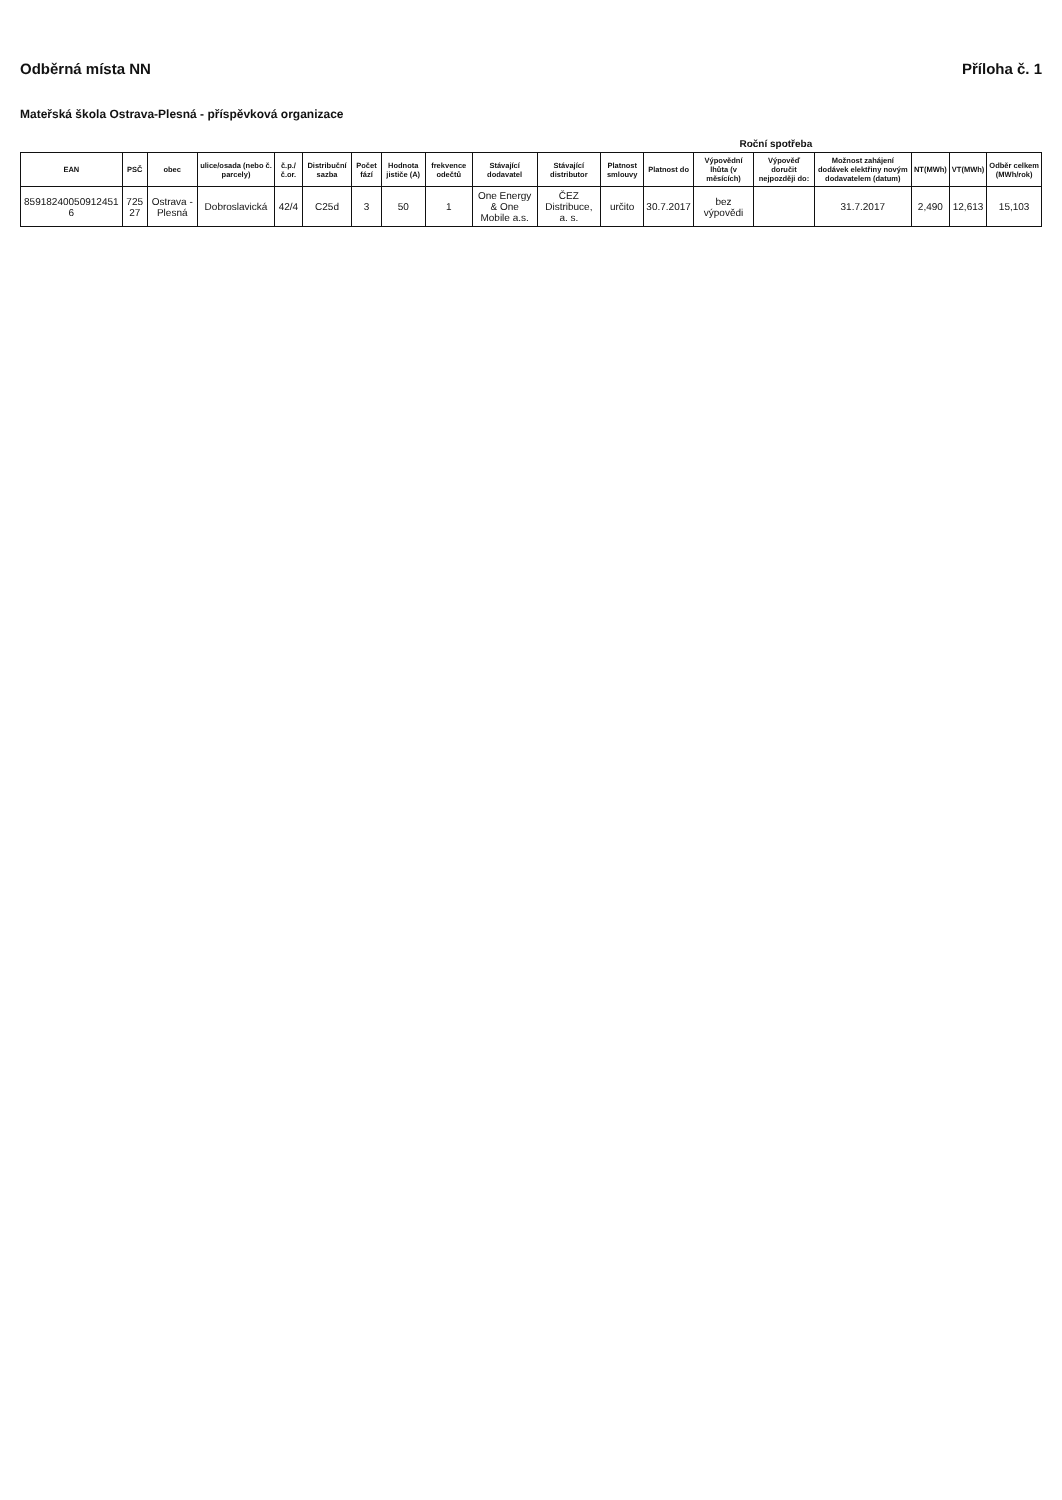Odběrná místa NN Příloha č. 1
Mateřská škola Ostrava-Plesná - příspěvková organizace
| Roční spotřeba | | | | | | | | | | | | | | | | | | |
| --- | --- | --- | --- | --- | --- | --- | --- | --- | --- | --- | --- | --- | --- | --- | --- | --- | --- | --- |
| EAN | PSČ | obec | ulice/osada (nebo č. parcely) | č.p./č.or. | Distribuční sazba | Počet fází | Hodnota jističe (A) | frekvence odečtů | Stávající dodavatel | Stávající distributor | Platnost smlouvy | Platnost do | Výpovědní lhůta (v měsících) | Výpověď doručit nejpozději do: | Možnost zahájení dodávek elektřiny novým dodavatelem (datum) | NT(MWh) | VT(MWh) | Odběr celkem (MWh/rok) |
| 85918240050912451 6 | 725 27 | Ostrava - Plesná | Dobroslavická | 42/4 | C25d | 3 | 50 | 1 | One Energy & One Mobile a.s. | ČEZ Distribuce, a. s. | určito | 30.7.2017 | bez výpovědi | | 31.7.2017 | 2,490 | 12,613 | 15,103 |